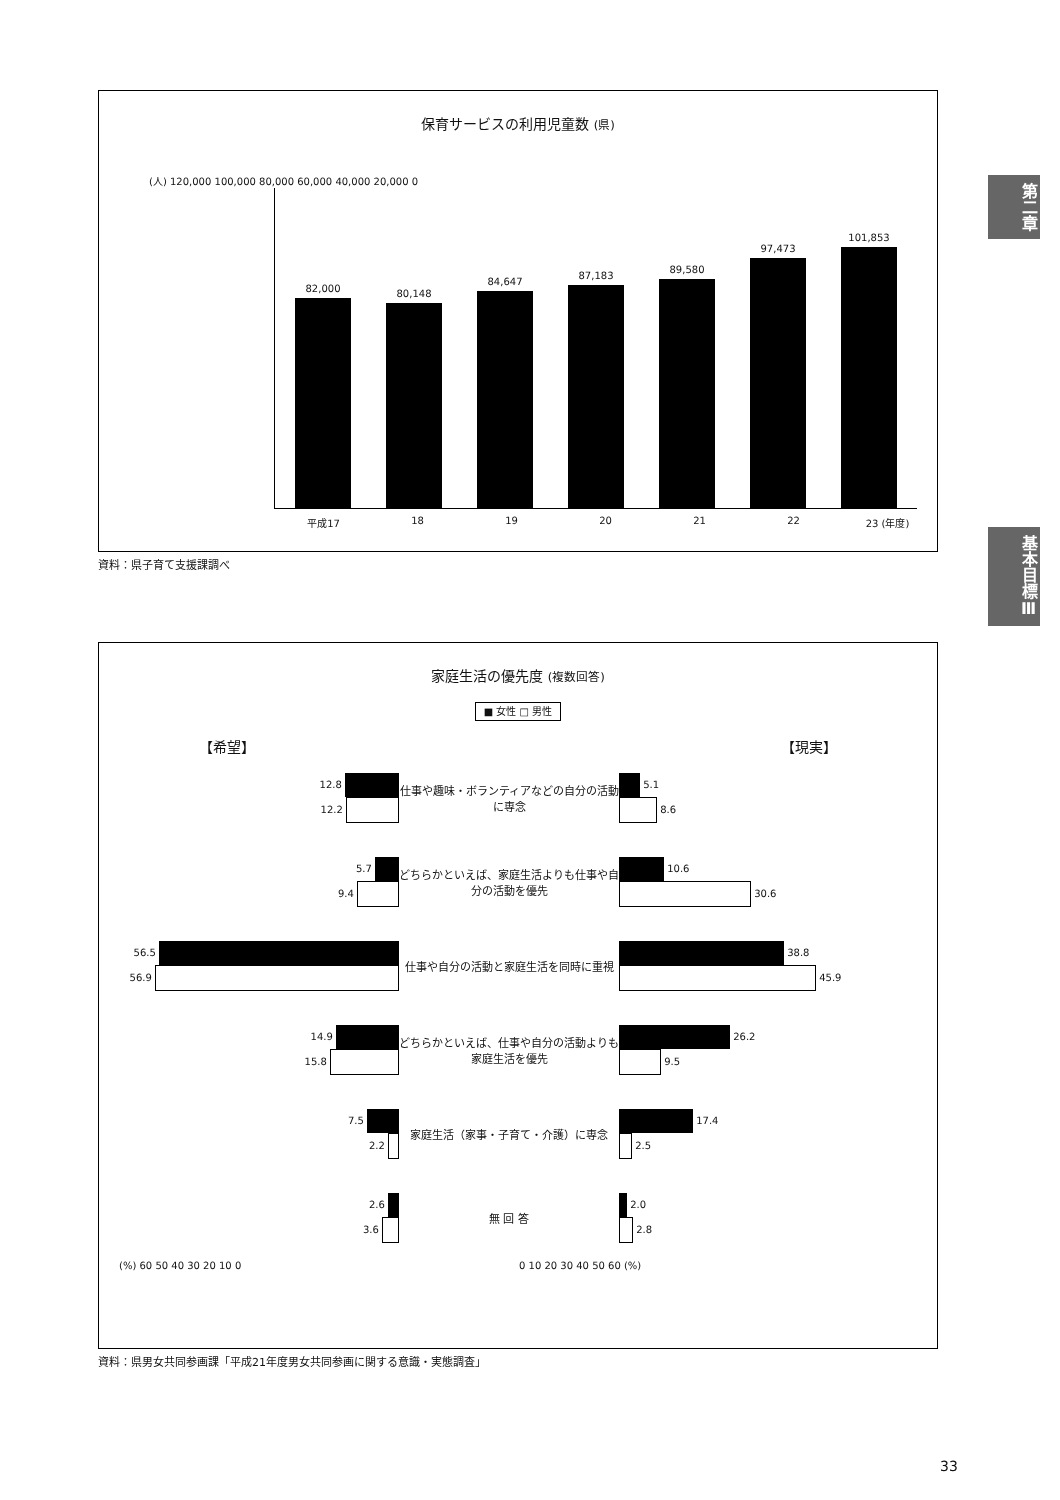保育サービスの利用児童数 (県)
(人) 120,000 100,000 80,000 60,000 40,000 20,000 0
82,000
80,148
84,647
87,183
89,580
97,473
101,853
平成17 18 19 20 21 22 23 (年度)
資料：県子育て支援課調べ
第二章
基本目標Ⅲ
家庭生活の優先度 (複数回答)
■ 女性 □ 男性
【希望】 【現実】
12.8
12.2
仕事や趣味・ボランティアなどの自分の活動に専念
5.1
8.6
5.7
9.4
どちらかといえば、家庭生活よりも仕事や自分の活動を優先
10.6
30.6
56.5
56.9
仕事や自分の活動と家庭生活を同時に重視
38.8
45.9
14.9
15.8
どちらかといえば、仕事や自分の活動よりも家庭生活を優先
26.2
9.5
7.5
2.2
家庭生活（家事・子育て・介護）に専念
17.4
2.5
2.6
3.6
無 回 答
2.0
2.8
(%) 60 50 40 30 20 10 0 0 10 20 30 40 50 60 (%)
資料：県男女共同参画課「平成21年度男女共同参画に関する意識・実態調査」
33